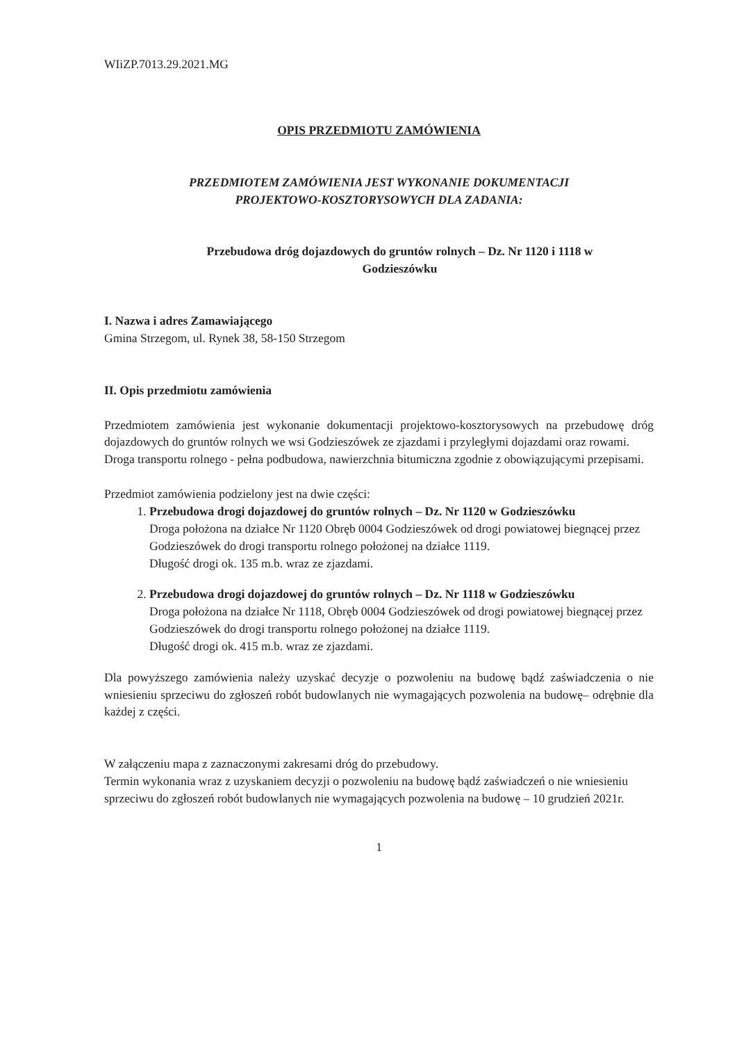WIiZP.7013.29.2021.MG
OPIS PRZEDMIOTU ZAMÓWIENIA
PRZEDMIOTEM ZAMÓWIENIA JEST WYKONANIE DOKUMENTACJI
PROJEKTOWO-KOSZTORYSOWYCH DLA ZADANIA:
Przebudowa dróg dojazdowych do gruntów rolnych – Dz. Nr 1120 i 1118 w
Godzieszówku
I. Nazwa i adres Zamawiającego
Gmina Strzegom, ul. Rynek 38, 58-150 Strzegom
II. Opis przedmiotu zamówienia
Przedmiotem zamówienia jest wykonanie dokumentacji projektowo-kosztorysowych na przebudowę dróg dojazdowych do gruntów rolnych we wsi Godzieszówek ze zjazdami i przyległymi dojazdami oraz rowami.
Droga transportu rolnego - pełna podbudowa, nawierzchnia bitumiczna zgodnie z obowiązującymi przepisami.
Przedmiot zamówienia podzielony jest na dwie części:
1. Przebudowa drogi dojazdowej do gruntów rolnych – Dz. Nr 1120 w Godzieszówku
Droga położona na działce Nr 1120 Obręb 0004 Godzieszówek od drogi powiatowej biegnącej przez Godzieszówek do drogi transportu rolnego położonej na działce 1119.
Długość drogi ok. 135 m.b. wraz ze zjazdami.
2. Przebudowa drogi dojazdowej do gruntów rolnych – Dz. Nr 1118 w Godzieszówku
Droga położona na działce Nr 1118, Obręb 0004 Godzieszówek od drogi powiatowej biegnącej przez Godzieszówek do drogi transportu rolnego położonej na działce 1119.
Długość drogi ok. 415 m.b. wraz ze zjazdami.
Dla powyższego zamówienia należy uzyskać decyzje o pozwoleniu na budowę bądź zaświadczenia o nie wniesieniu sprzeciwu do zgłoszeń robót budowlanych nie wymagających pozwolenia na budowę– odrębnie dla każdej z części.
W załączeniu mapa z zaznaczonymi zakresami dróg do przebudowy.
Termin wykonania wraz z uzyskaniem decyzji o pozwoleniu na budowę bądź zaświadczeń o nie wniesieniu sprzeciwu do zgłoszeń robót budowlanych nie wymagających pozwolenia na budowę – 10 grudzień 2021r.
1